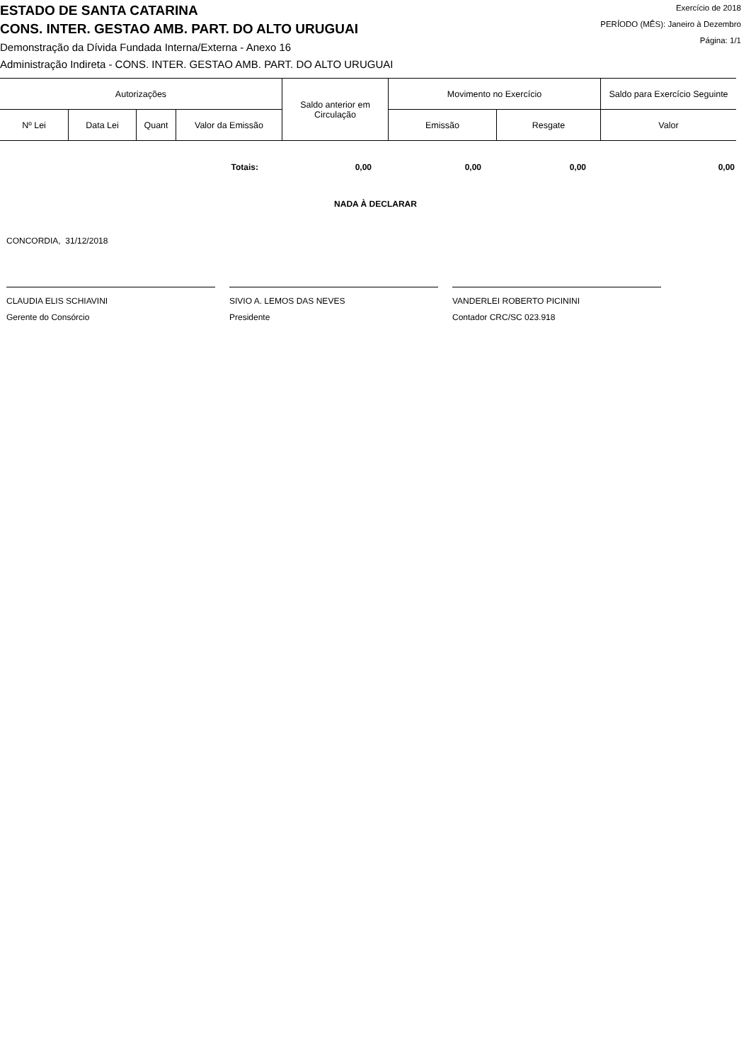ESTADO DE SANTA CATARINA
CONS. INTER. GESTAO AMB. PART. DO ALTO URUGUAI
Demonstração da Dívida Fundada Interna/Externa - Anexo 16
Administração Indireta - CONS. INTER. GESTAO AMB. PART. DO ALTO URUGUAI
Exercício de 2018
PERÍODO (MÊS): Janeiro à Dezembro
Página: 1/1
| Autorizações | | | | Saldo anterior em Circulação | Movimento no Exercício | | Saldo para Exercício Seguinte |
| --- | --- | --- | --- | --- | --- | --- | --- |
| Nº Lei | Data Lei | Quant | Valor da Emissão | | Emissão | Resgate | Valor |
Totais: 0,00 0,00 0,00 0,00
NADA À DECLARAR
CONCORDIA, 31/12/2018
CLAUDIA ELIS SCHIAVINI
Gerente do Consórcio
SIVIO A. LEMOS DAS NEVES
Presidente
VANDERLEI ROBERTO PICININI
Contador CRC/SC 023.918